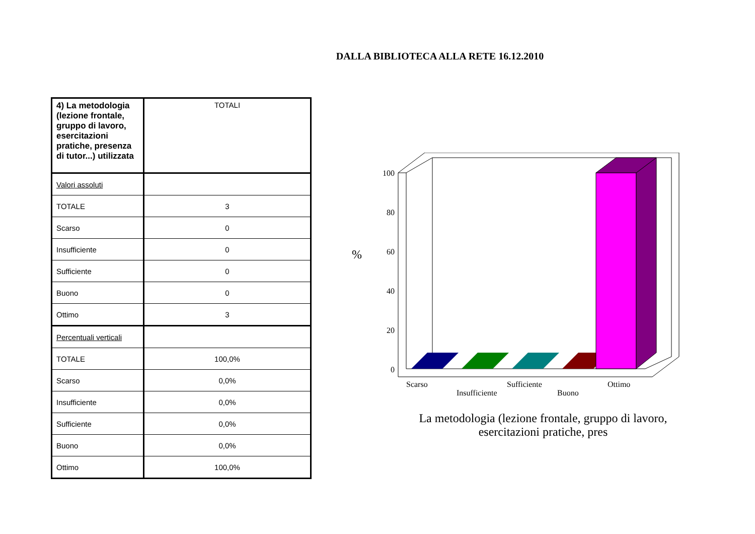DALLA BIBLIOTECA ALLA RETE 16.12.2010
| 4) La metodologia (lezione frontale, gruppo di lavoro, esercitazioni pratiche, presenza di tutor...) utilizzata | TOTALI |
| Valori assoluti | |
| TOTALE | 3 |
| Scarso | 0 |
| Insufficiente | 0 |
| Sufficiente | 0 |
| Buono | 0 |
| Ottimo | 3 |
| Percentuali verticali | |
| TOTALE | 100,0% |
| Scarso | 0,0% |
| Insufficiente | 0,0% |
| Sufficiente | 0,0% |
| Buono | 0,0% |
| Ottimo | 100,0% |
100
80
60
40
20
0
%
Scarso
Insufficiente
Sufficiente
Buono
Ottimo
La metodologia (lezione frontale, gruppo di lavoro, esercitazioni pratiche, pres